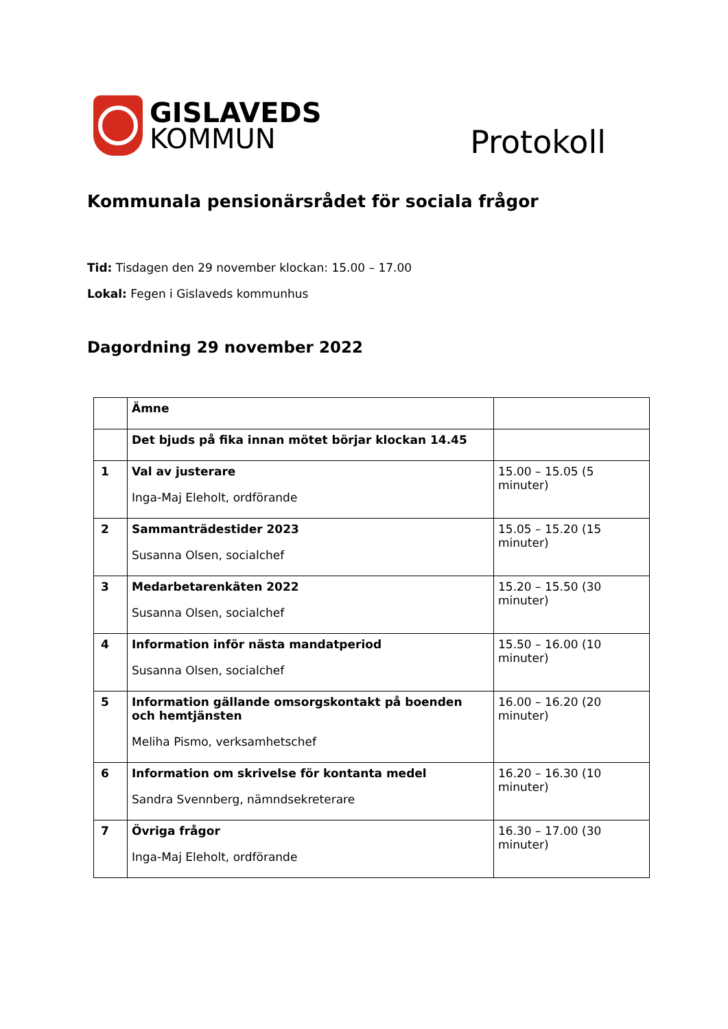GISLAVEDS
KOMMUN
Protokoll
Kommunala pensionärsrådet för sociala frågor
Tid: Tisdagen den 29 november klockan: 15.00 – 17.00
Lokal: Fegen i Gislaveds kommunhus
Dagordning 29 november 2022
| | Ämne | |
| --- | --- | --- |
| | Det bjuds på fika innan mötet börjar klockan 14.45 | |
| 1 | Val av justerare Inga-Maj Eleholt, ordförande | 15.00 – 15.05 (5 minuter) |
| 2 | Sammanträdestider 2023 Susanna Olsen, socialchef | 15.05 – 15.20 (15 minuter) |
| 3 | Medarbetarenkäten 2022 Susanna Olsen, socialchef | 15.20 – 15.50 (30 minuter) |
| 4 | Information inför nästa mandatperiod Susanna Olsen, socialchef | 15.50 – 16.00 (10 minuter) |
| 5 | Information gällande omsorgskontakt på boenden och hemtjänsten Meliha Pismo, verksamhetschef | 16.00 – 16.20 (20 minuter) |
| 6 | Information om skrivelse för kontanta medel Sandra Svennberg, nämndsekreterare | 16.20 – 16.30 (10 minuter) |
| 7 | Övriga frågor Inga-Maj Eleholt, ordförande | 16.30 – 17.00 (30 minuter) |